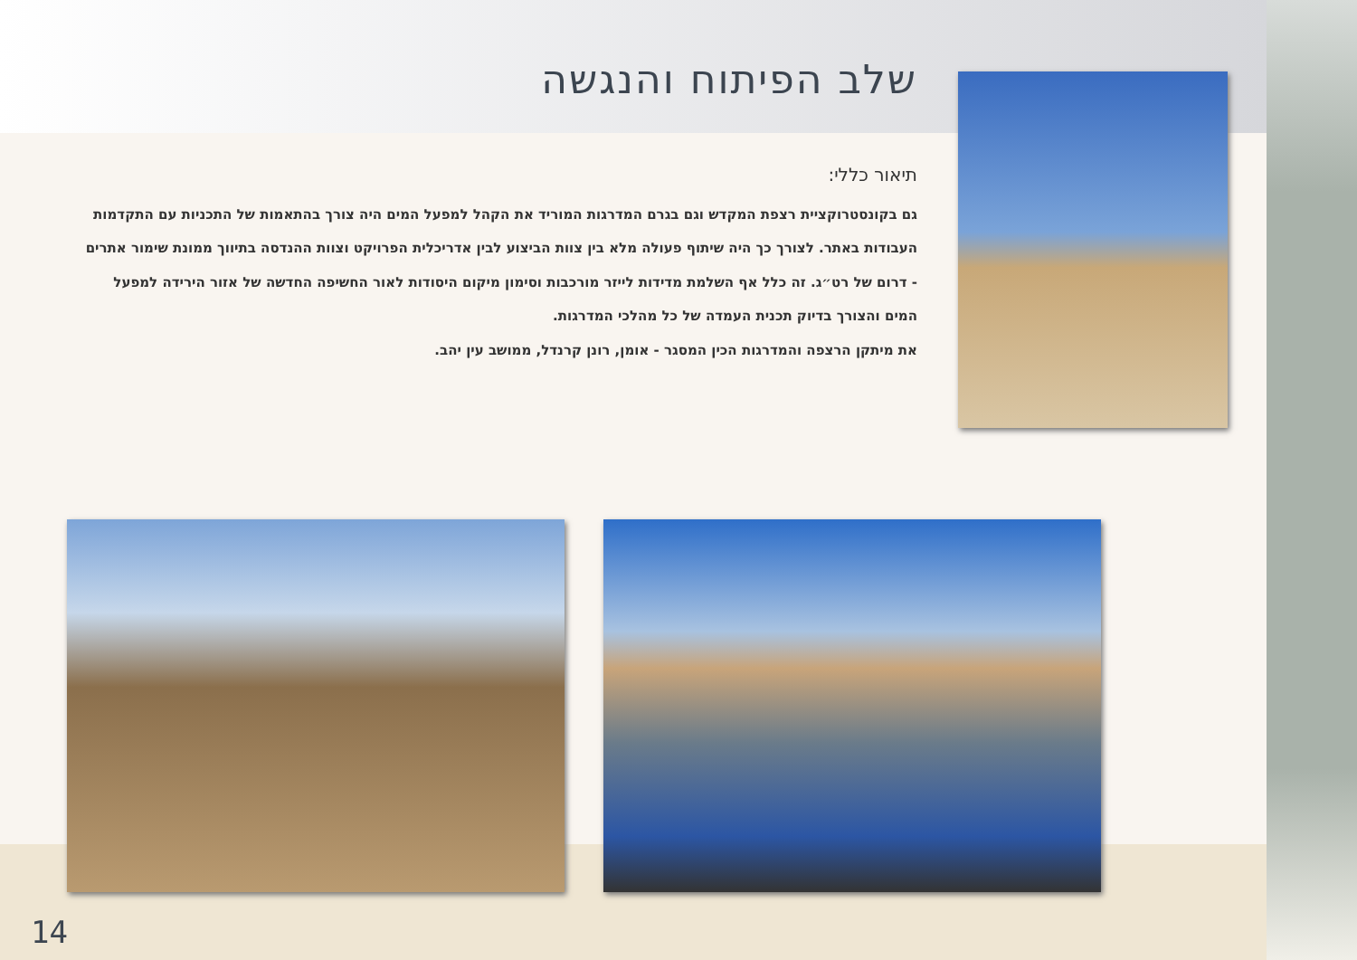שלב הפיתוח והנגשה
תיאור כללי:
גם בקונסטרוקציית רצפת המקדש וגם בגרם המדרגות המוריד את הקהל למפעל המים היה צורך בהתאמות של התכניות עם התקדמות העבודות באתר. לצורך כך היה שיתוף פעולה מלא בין צוות הביצוע לבין אדריכלית הפרויקט וצוות ההנדסה בתיווך ממונת שימור אתרים - דרום של רט״ג. זה כלל אף השלמת מדידות לייזר מורכבות וסימון מיקום היסודות לאור החשיפה החדשה של אזור הירידה למפעל המים והצורך בדיוק תכנית העמדה של כל מהלכי המדרגות.
את מיתקן הרצפה והמדרגות הכין המסגר - אומן, רונן קרנדל, ממושב עין יהב.
14